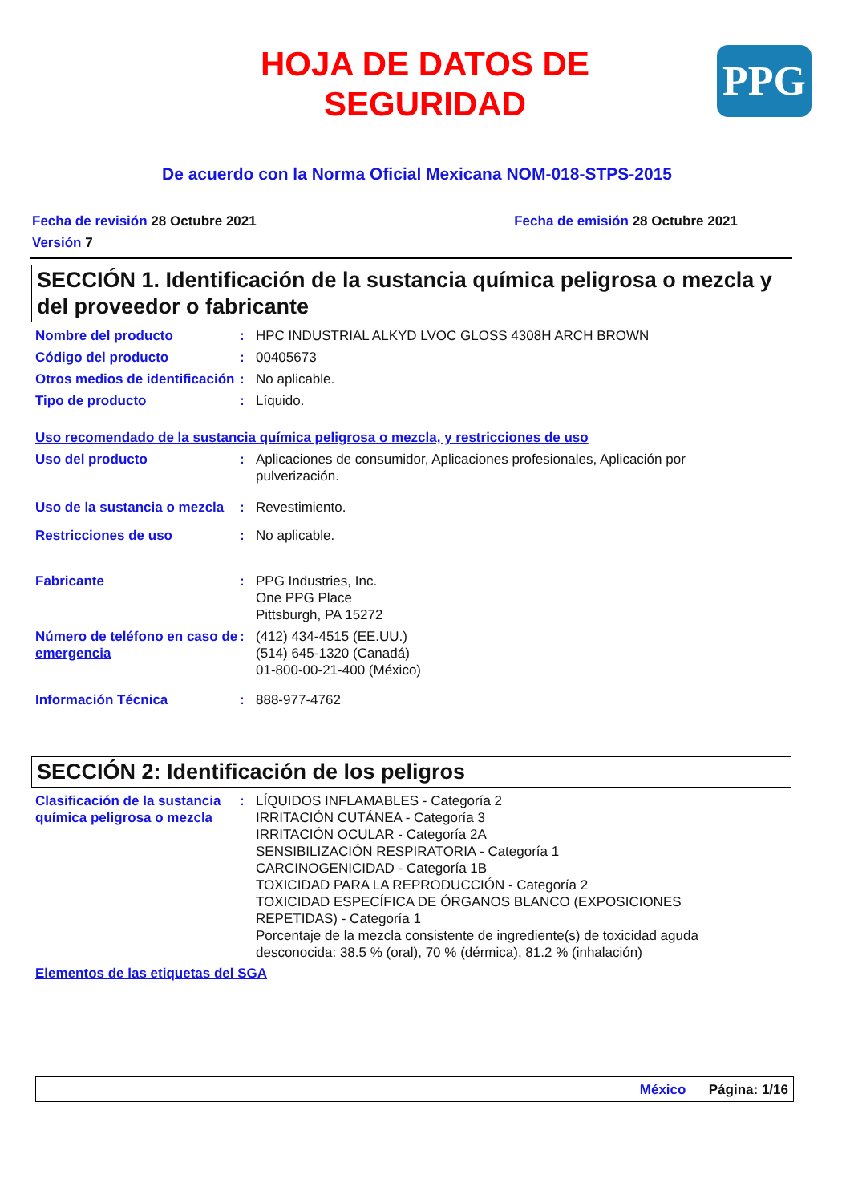HOJA DE DATOS DE
SEGURIDAD
PPG
De acuerdo con la Norma Oficial Mexicana NOM-018-STPS-2015
Fecha de revisión 28 Octubre 2021 Fecha de emisión 28 Octubre 2021
Versión 7
SECCIÓN 1. Identificación de la sustancia química peligrosa o mezcla y del proveedor o fabricante
Nombre del producto : HPC INDUSTRIAL ALKYD LVOC GLOSS 4308H ARCH BROWN
Código del producto : 00405673
Otros medios de identificación
: No aplicable.
Tipo de producto : Líquido.
Uso recomendado de la sustancia química peligrosa o mezcla, y restricciones de uso
Uso del producto : Aplicaciones de consumidor, Aplicaciones profesionales, Aplicación por pulverización.
Uso de la sustancia o mezcla
: Revestimiento.
Restricciones de uso : No aplicable.
Fabricante : PPG Industries, Inc.
One PPG Place
Pittsburgh, PA 15272
Número de teléfono en caso de emergencia
: (412) 434-4515 (EE.UU.)
(514) 645-1320 (Canadá)
01-800-00-21-400 (México)
Información Técnica : 888-977-4762
SECCIÓN 2: Identificación de los peligros
Clasificación de la sustancia química peligrosa o mezcla
: LÍQUIDOS INFLAMABLES - Categoría 2
IRRITACIÓN CUTÁNEA - Categoría 3
IRRITACIÓN OCULAR - Categoría 2A
SENSIBILIZACIÓN RESPIRATORIA - Categoría 1
CARCINOGENICIDAD - Categoría 1B
TOXICIDAD PARA LA REPRODUCCIÓN - Categoría 2
TOXICIDAD ESPECÍFICA DE ÓRGANOS BLANCO (EXPOSICIONES REPETIDAS) - Categoría 1
Porcentaje de la mezcla consistente de ingrediente(s) de toxicidad aguda desconocida: 38.5 % (oral), 70 % (dérmica), 81.2 % (inhalación)
Elementos de las etiquetas del SGA
México Página: 1/16